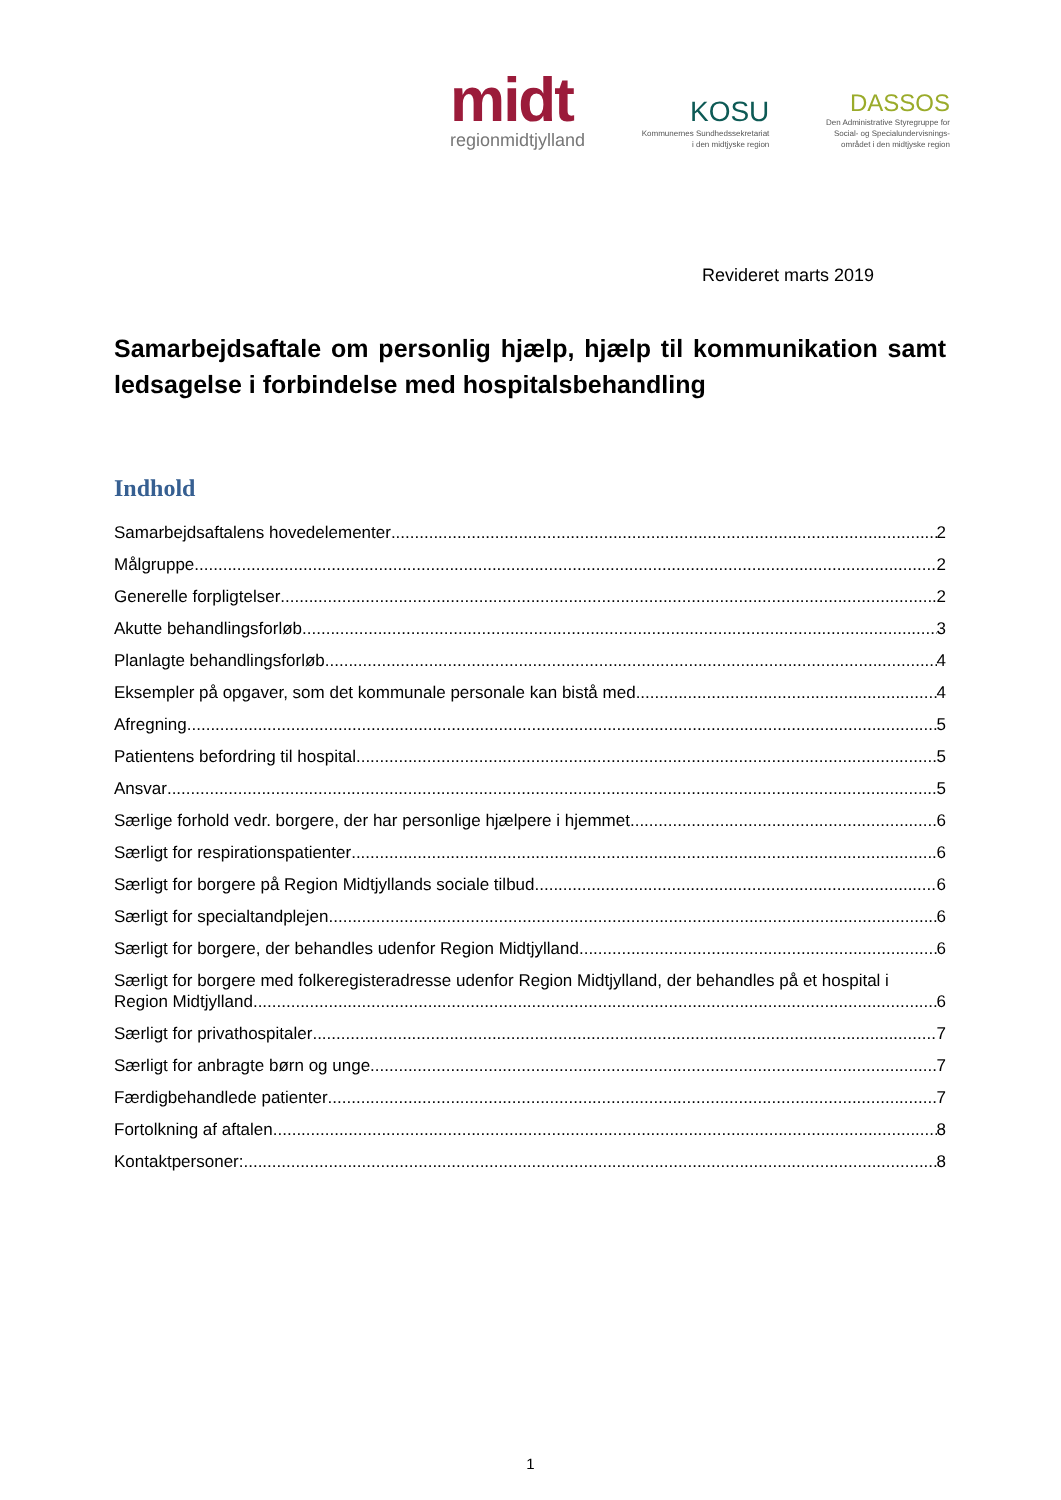midt
regionmidtjylland
KOSU
Kommunernes Sundhedssekretariat
i den midtjyske region
DASSOS
Den Administrative Styregruppe for
Social- og Specialundervisnings-
området i den midtjyske region
Revideret marts 2019
Samarbejdsaftale om personlig hjælp, hjælp til kommunikation samt ledsagelse i forbindelse med hospitalsbehandling
Indhold
Samarbejdsaftalens hovedelementer 2
Målgruppe 2
Generelle forpligtelser 2
Akutte behandlingsforløb 3
Planlagte behandlingsforløb 4
Eksempler på opgaver, som det kommunale personale kan bistå med 4
Afregning 5
Patientens befordring til hospital 5
Ansvar 5
Særlige forhold vedr. borgere, der har personlige hjælpere i hjemmet 6
Særligt for respirationspatienter 6
Særligt for borgere på Region Midtjyllands sociale tilbud 6
Særligt for specialtandplejen 6
Særligt for borgere, der behandles udenfor Region Midtjylland 6
Særligt for borgere med folkeregisteradresse udenfor Region Midtjylland, der behandles på et hospital i
Region Midtjylland 6
Særligt for privathospitaler 7
Særligt for anbragte børn og unge 7
Færdigbehandlede patienter 7
Fortolkning af aftalen 8
Kontaktpersoner: 8
1